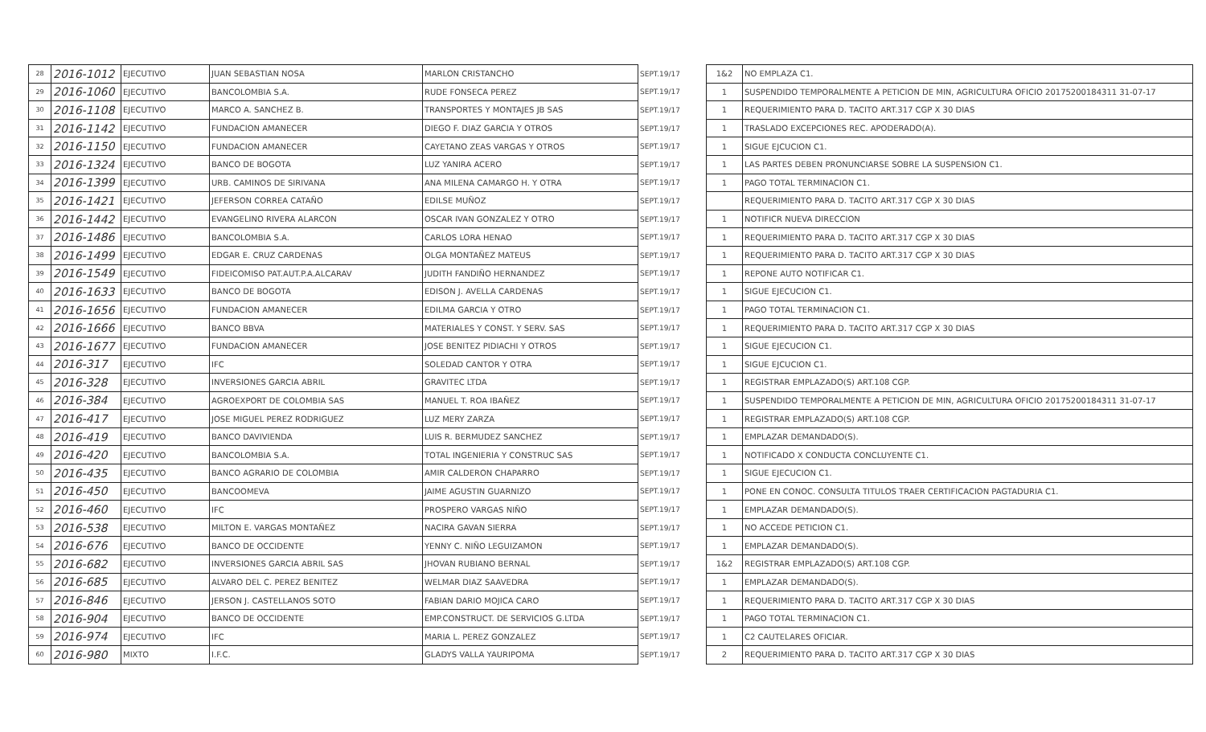| 28 | 2016-1012 | EJECUTIVO | JUAN SEBASTIAN NOSA | MARLON CRISTANCHO | SEPT.19/17 | 1&2 | NO EMPLAZA C1. |
| 29 | 2016-1060 | EJECUTIVO | BANCOLOMBIA S.A. | RUDE FONSECA PEREZ | SEPT.19/17 | 1 | SUSPENDIDO TEMPORALMENTE A PETICION DE MIN, AGRICULTURA OFICIO 20175200184311 31-07-17 |
| 30 | 2016-1108 | EJECUTIVO | MARCO A. SANCHEZ B. | TRANSPORTES Y MONTAJES JB SAS | SEPT.19/17 | 1 | REQUERIMIENTO PARA D. TACITO ART.317 CGP X 30 DIAS |
| 31 | 2016-1142 | EJECUTIVO | FUNDACION AMANECER | DIEGO F. DIAZ GARCIA Y OTROS | SEPT.19/17 | 1 | TRASLADO EXCEPCIONES REC. APODERADO(A). |
| 32 | 2016-1150 | EJECUTIVO | FUNDACION AMANECER | CAYETANO ZEAS VARGAS Y OTROS | SEPT.19/17 | 1 | SIGUE EJCUCION C1. |
| 33 | 2016-1324 | EJECUTIVO | BANCO DE BOGOTA | LUZ YANIRA ACERO | SEPT.19/17 | 1 | LAS PARTES DEBEN PRONUNCIARSE SOBRE LA SUSPENSION C1. |
| 34 | 2016-1399 | EJECUTIVO | URB. CAMINOS DE SIRIVANA | ANA MILENA CAMARGO H. Y OTRA | SEPT.19/17 | 1 | PAGO TOTAL TERMINACION C1. |
| 35 | 2016-1421 | EJECUTIVO | JEFERSON CORREA CATAÑO | EDILSE MUÑOZ | SEPT.19/17 | | REQUERIMIENTO PARA D. TACITO ART.317 CGP X 30 DIAS |
| 36 | 2016-1442 | EJECUTIVO | EVANGELINO RIVERA ALARCON | OSCAR IVAN GONZALEZ Y OTRO | SEPT.19/17 | 1 | NOTIFICR NUEVA DIRECCION |
| 37 | 2016-1486 | EJECUTIVO | BANCOLOMBIA S.A. | CARLOS LORA HENAO | SEPT.19/17 | 1 | REQUERIMIENTO PARA D. TACITO ART.317 CGP X 30 DIAS |
| 38 | 2016-1499 | EJECUTIVO | EDGAR E. CRUZ CARDENAS | OLGA MONTAÑEZ MATEUS | SEPT.19/17 | 1 | REQUERIMIENTO PARA D. TACITO ART.317 CGP X 30 DIAS |
| 39 | 2016-1549 | EJECUTIVO | FIDEICOMISO PAT.AUT.P.A.ALCARAV | JUDITH FANDIÑO HERNANDEZ | SEPT.19/17 | 1 | REPONE AUTO NOTIFICAR C1. |
| 40 | 2016-1633 | EJECUTIVO | BANCO DE BOGOTA | EDISON J. AVELLA CARDENAS | SEPT.19/17 | 1 | SIGUE EJECUCION C1. |
| 41 | 2016-1656 | EJECUTIVO | FUNDACION AMANECER | EDILMA GARCIA Y OTRO | SEPT.19/17 | 1 | PAGO TOTAL TERMINACION C1. |
| 42 | 2016-1666 | EJECUTIVO | BANCO BBVA | MATERIALES Y CONST. Y SERV. SAS | SEPT.19/17 | 1 | REQUERIMIENTO PARA D. TACITO ART.317 CGP X 30 DIAS |
| 43 | 2016-1677 | EJECUTIVO | FUNDACION AMANECER | JOSE BENITEZ PIDIACHI Y OTROS | SEPT.19/17 | 1 | SIGUE EJECUCION C1. |
| 44 | 2016-317 | EJECUTIVO | IFC | SOLEDAD CANTOR Y OTRA | SEPT.19/17 | 1 | SIGUE EJCUCION C1. |
| 45 | 2016-328 | EJECUTIVO | INVERSIONES GARCIA ABRIL | GRAVITEC LTDA | SEPT.19/17 | 1 | REGISTRAR EMPLAZADO(S) ART.108 CGP. |
| 46 | 2016-384 | EJECUTIVO | AGROEXPORT DE COLOMBIA SAS | MANUEL T. ROA IBAÑEZ | SEPT.19/17 | 1 | SUSPENDIDO TEMPORALMENTE A PETICION DE MIN, AGRICULTURA OFICIO 20175200184311 31-07-17 |
| 47 | 2016-417 | EJECUTIVO | JOSE MIGUEL PEREZ RODRIGUEZ | LUZ MERY ZARZA | SEPT.19/17 | 1 | REGISTRAR EMPLAZADO(S) ART.108 CGP. |
| 48 | 2016-419 | EJECUTIVO | BANCO DAVIVIENDA | LUIS R. BERMUDEZ SANCHEZ | SEPT.19/17 | 1 | EMPLAZAR DEMANDADO(S). |
| 49 | 2016-420 | EJECUTIVO | BANCOLOMBIA S.A. | TOTAL INGENIERIA Y CONSTRUC SAS | SEPT.19/17 | 1 | NOTIFICADO X CONDUCTA CONCLUYENTE C1. |
| 50 | 2016-435 | EJECUTIVO | BANCO AGRARIO DE COLOMBIA | AMIR CALDERON CHAPARRO | SEPT.19/17 | 1 | SIGUE EJECUCION C1. |
| 51 | 2016-450 | EJECUTIVO | BANCOOMEVA | JAIME AGUSTIN GUARNIZO | SEPT.19/17 | 1 | PONE EN CONOC. CONSULTA TITULOS TRAER CERTIFICACION PAGTADURIA C1. |
| 52 | 2016-460 | EJECUTIVO | IFC | PROSPERO VARGAS NIÑO | SEPT.19/17 | 1 | EMPLAZAR DEMANDADO(S). |
| 53 | 2016-538 | EJECUTIVO | MILTON E. VARGAS MONTAÑEZ | NACIRA GAVAN SIERRA | SEPT.19/17 | 1 | NO ACCEDE PETICION C1. |
| 54 | 2016-676 | EJECUTIVO | BANCO DE OCCIDENTE | YENNY C. NIÑO LEGUIZAMON | SEPT.19/17 | 1 | EMPLAZAR DEMANDADO(S). |
| 55 | 2016-682 | EJECUTIVO | INVERSIONES GARCIA ABRIL SAS | JHOVAN RUBIANO BERNAL | SEPT.19/17 | 1&2 | REGISTRAR EMPLAZADO(S) ART.108 CGP. |
| 56 | 2016-685 | EJECUTIVO | ALVARO DEL C. PEREZ BENITEZ | WELMAR DIAZ SAAVEDRA | SEPT.19/17 | 1 | EMPLAZAR DEMANDADO(S). |
| 57 | 2016-846 | EJECUTIVO | JERSON J. CASTELLANOS SOTO | FABIAN DARIO MOJICA CARO | SEPT.19/17 | 1 | REQUERIMIENTO PARA D. TACITO ART.317 CGP X 30 DIAS |
| 58 | 2016-904 | EJECUTIVO | BANCO DE OCCIDENTE | EMP.CONSTRUCT. DE SERVICIOS G.LTDA | SEPT.19/17 | 1 | PAGO TOTAL TERMINACION C1. |
| 59 | 2016-974 | EJECUTIVO | IFC | MARIA L. PEREZ GONZALEZ | SEPT.19/17 | 1 | C2 CAUTELARES OFICIAR. |
| 60 | 2016-980 | MIXTO | I.F.C. | GLADYS VALLA YAURIPOMA | SEPT.19/17 | 2 | REQUERIMIENTO PARA D. TACITO ART.317 CGP X 30 DIAS |